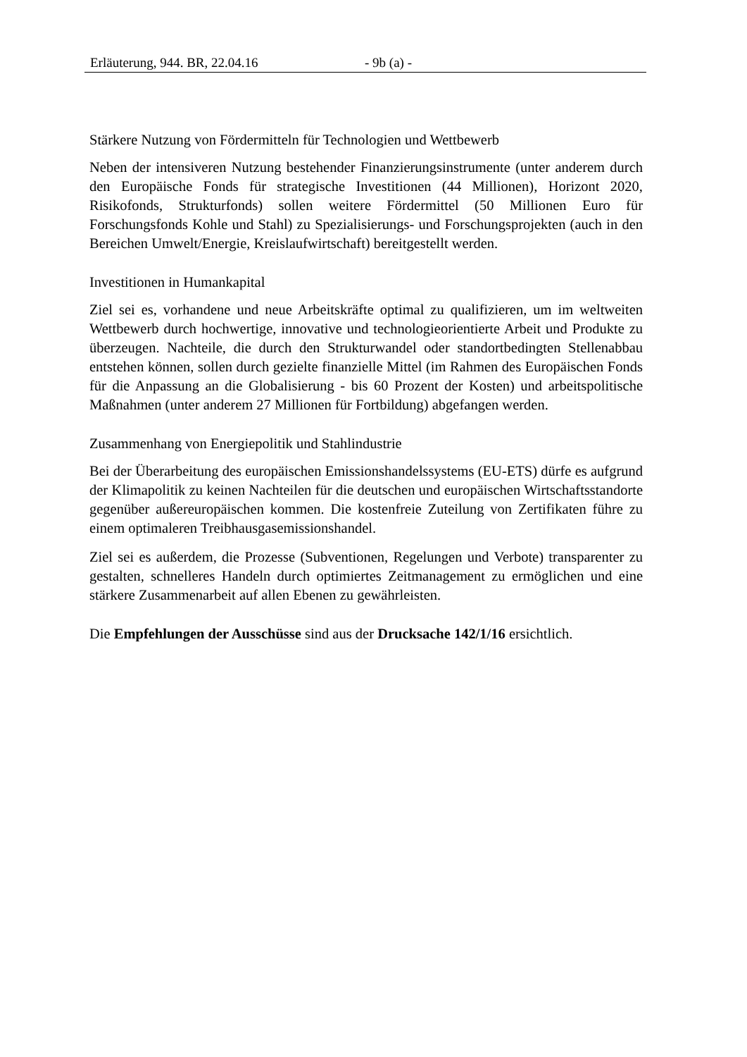Erläuterung, 944. BR, 22.04.16 - 9b (a) -
Stärkere Nutzung von Fördermitteln für Technologien und Wettbewerb
Neben der intensiveren Nutzung bestehender Finanzierungsinstrumente (unter anderem durch den Europäische Fonds für strategische Investitionen (44 Millionen), Horizont 2020, Risikofonds, Strukturfonds) sollen weitere Fördermittel (50 Millionen Euro für Forschungsfonds Kohle und Stahl) zu Spezialisierungs- und Forschungsprojekten (auch in den Bereichen Umwelt/Energie, Kreislaufwirtschaft) bereitgestellt werden.
Investitionen in Humankapital
Ziel sei es, vorhandene und neue Arbeitskräfte optimal zu qualifizieren, um im weltweiten Wettbewerb durch hochwertige, innovative und technologieorientierte Arbeit und Produkte zu überzeugen. Nachteile, die durch den Strukturwandel oder standortbedingten Stellenabbau entstehen können, sollen durch gezielte finanzielle Mittel (im Rahmen des Europäischen Fonds für die Anpassung an die Globalisierung - bis 60 Prozent der Kosten) und arbeitspolitische Maßnahmen (unter anderem 27 Millionen für Fortbildung) abgefangen werden.
Zusammenhang von Energiepolitik und Stahlindustrie
Bei der Überarbeitung des europäischen Emissionshandelssystems (EU-ETS) dürfe es aufgrund der Klimapolitik zu keinen Nachteilen für die deutschen und europäischen Wirtschaftsstandorte gegenüber außereuropäischen kommen. Die kostenfreie Zuteilung von Zertifikaten führe zu einem optimaleren Treibhausgasemissionshandel.
Ziel sei es außerdem, die Prozesse (Subventionen, Regelungen und Verbote) transparenter zu gestalten, schnelleres Handeln durch optimiertes Zeitmanagement zu ermöglichen und eine stärkere Zusammenarbeit auf allen Ebenen zu gewährleisten.
Die Empfehlungen der Ausschüsse sind aus der Drucksache 142/1/16 ersichtlich.